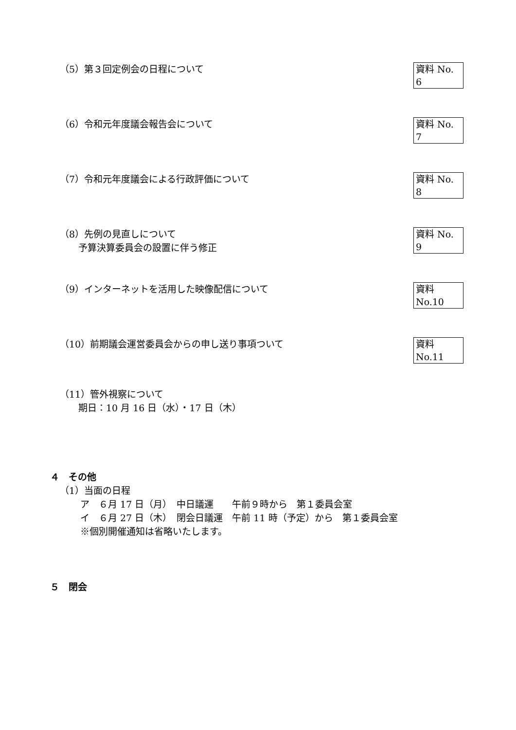（5）第３回定例会の日程について
資料 No. 6
（6）令和元年度議会報告会について
資料 No. 7
（7）令和元年度議会による行政評価について
資料 No. 8
（8）先例の見直しについて
　　予算決算委員会の設置に伴う修正
資料 No. 9
（9）インターネットを活用した映像配信について
資料 No.10
（10）前期議会運営委員会からの申し送り事項ついて
資料 No.11
（11）管外視察について
　　期日：10 月 16 日（水）・17 日（木）
４　その他
（1）当面の日程
ア　６月 17 日（月）　中日議運　　午前９時から　第１委員会室
イ　６月 27 日（木）　閉会日議運　午前 11 時（予定）から　第１委員会室
※個別開催通知は省略いたします。
５　閉会